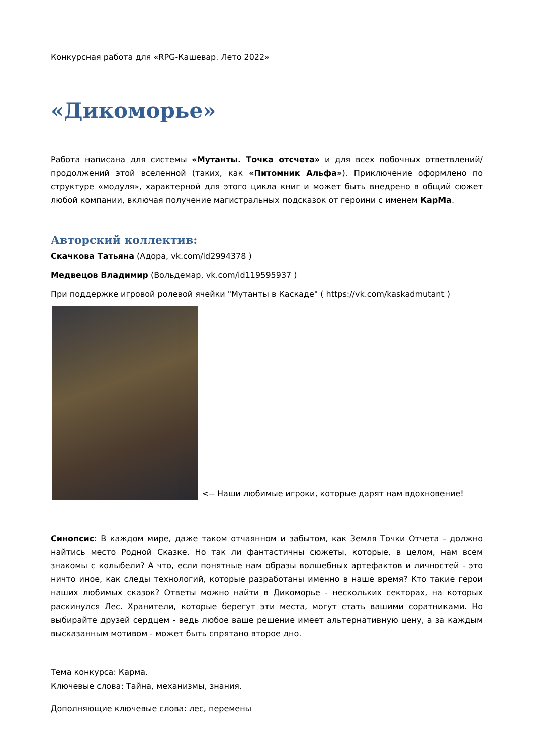Конкурсная работа для «RPG-Кашевар. Лето 2022»
«Дикоморье»
Работа написана для системы «Мутанты. Точка отсчета» и для всех побочных ответвлений/продолжений этой вселенной (таких, как «Питомник Альфа»). Приключение оформлено по структуре «модуля», характерной для этого цикла книг и может быть внедрено в общий сюжет любой компании, включая получение магистральных подсказок от героини с именем КарМа.
Авторский коллектив:
Скачкова Татьяна (Адора, vk.com/id2994378 )
Медвецов Владимир (Вольдемар, vk.com/id119595937 )
При поддержке игровой ролевой ячейки "Мутанты в Каскаде" ( https://vk.com/kaskadmutant )
<-- Наши любимые игроки, которые дарят нам вдохновение!
Синопсис: В каждом мире, даже таком отчаянном и забытом, как Земля Точки Отчета - должно найтись место Родной Сказке. Но так ли фантастичны сюжеты, которые, в целом, нам всем знакомы с колыбели? А что, если понятные нам образы волшебных артефактов и личностей - это ничто иное, как следы технологий, которые разработаны именно в наше время? Кто такие герои наших любимых сказок? Ответы можно найти в Дикоморье - нескольких секторах, на которых раскинулся Лес. Хранители, которые берегут эти места, могут стать вашими соратниками. Но выбирайте друзей сердцем - ведь любое ваше решение имеет альтернативную цену, а за каждым высказанным мотивом - может быть спрятано второе дно.
Тема конкурса: Карма.
Ключевые слова: Тайна, механизмы, знания.
Дополняющие ключевые слова: лес, перемены